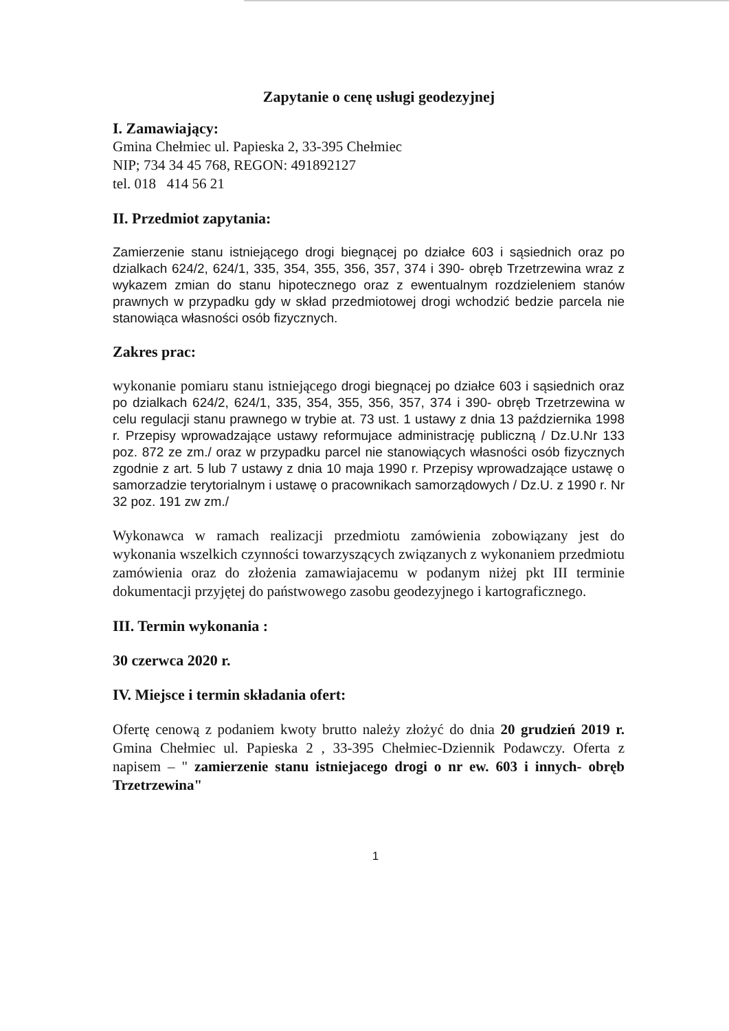Zapytanie o cenę usługi geodezyjnej
I. Zamawiający:
Gmina Chełmiec ul. Papieska 2, 33-395 Chełmiec
NIP; 734 34 45 768, REGON: 491892127
tel. 018 414 56 21
II. Przedmiot zapytania:
Zamierzenie stanu istniejącego drogi biegnącej po działce 603 i sąsiednich oraz po dzialkach 624/2, 624/1, 335, 354, 355, 356, 357, 374 i 390- obręb Trzetrzewina wraz z wykazem zmian do stanu hipotecznego oraz z ewentualnym rozdzieleniem stanów prawnych w przypadku gdy w skład przedmiotowej drogi wchodzić bedzie parcela nie stanowiąca własności osób fizycznych.
Zakres prac:
wykonanie pomiaru stanu istniejącego drogi biegnącej po działce 603 i sąsiednich oraz po dzialkach 624/2, 624/1, 335, 354, 355, 356, 357, 374 i 390- obręb Trzetrzewina w celu regulacji stanu prawnego w trybie at. 73 ust. 1 ustawy z dnia 13 października 1998 r. Przepisy wprowadzające ustawy reformujace administrację publiczną / Dz.U.Nr 133 poz. 872 ze zm./ oraz w przypadku parcel nie stanowiących własności osób fizycznych zgodnie z art. 5 lub 7 ustawy z dnia 10 maja 1990 r. Przepisy wprowadzające ustawę o samorzadzie terytorialnym i ustawę o pracownikach samorządowych / Dz.U. z 1990 r. Nr 32 poz. 191 zw zm./
Wykonawca w ramach realizacji przedmiotu zamówienia zobowiązany jest do wykonania wszelkich czynności towarzyszących związanych z wykonaniem przedmiotu zamówienia oraz do złożenia zamawiajacemu w podanym niżej pkt III terminie dokumentacji przyjętej do państwowego zasobu geodezyjnego i kartograficznego.
III. Termin wykonania :
30 czerwca 2020 r.
IV. Miejsce i termin składania ofert:
Ofertę cenową z podaniem kwoty brutto należy złożyć do dnia 20 grudzień 2019 r. Gmina Chełmiec ul. Papieska 2 , 33-395 Chełmiec-Dziennik Podawczy. Oferta z napisem – " zamierzenie stanu istniejacego drogi o nr ew. 603 i innych- obręb Trzetrzewina"
1